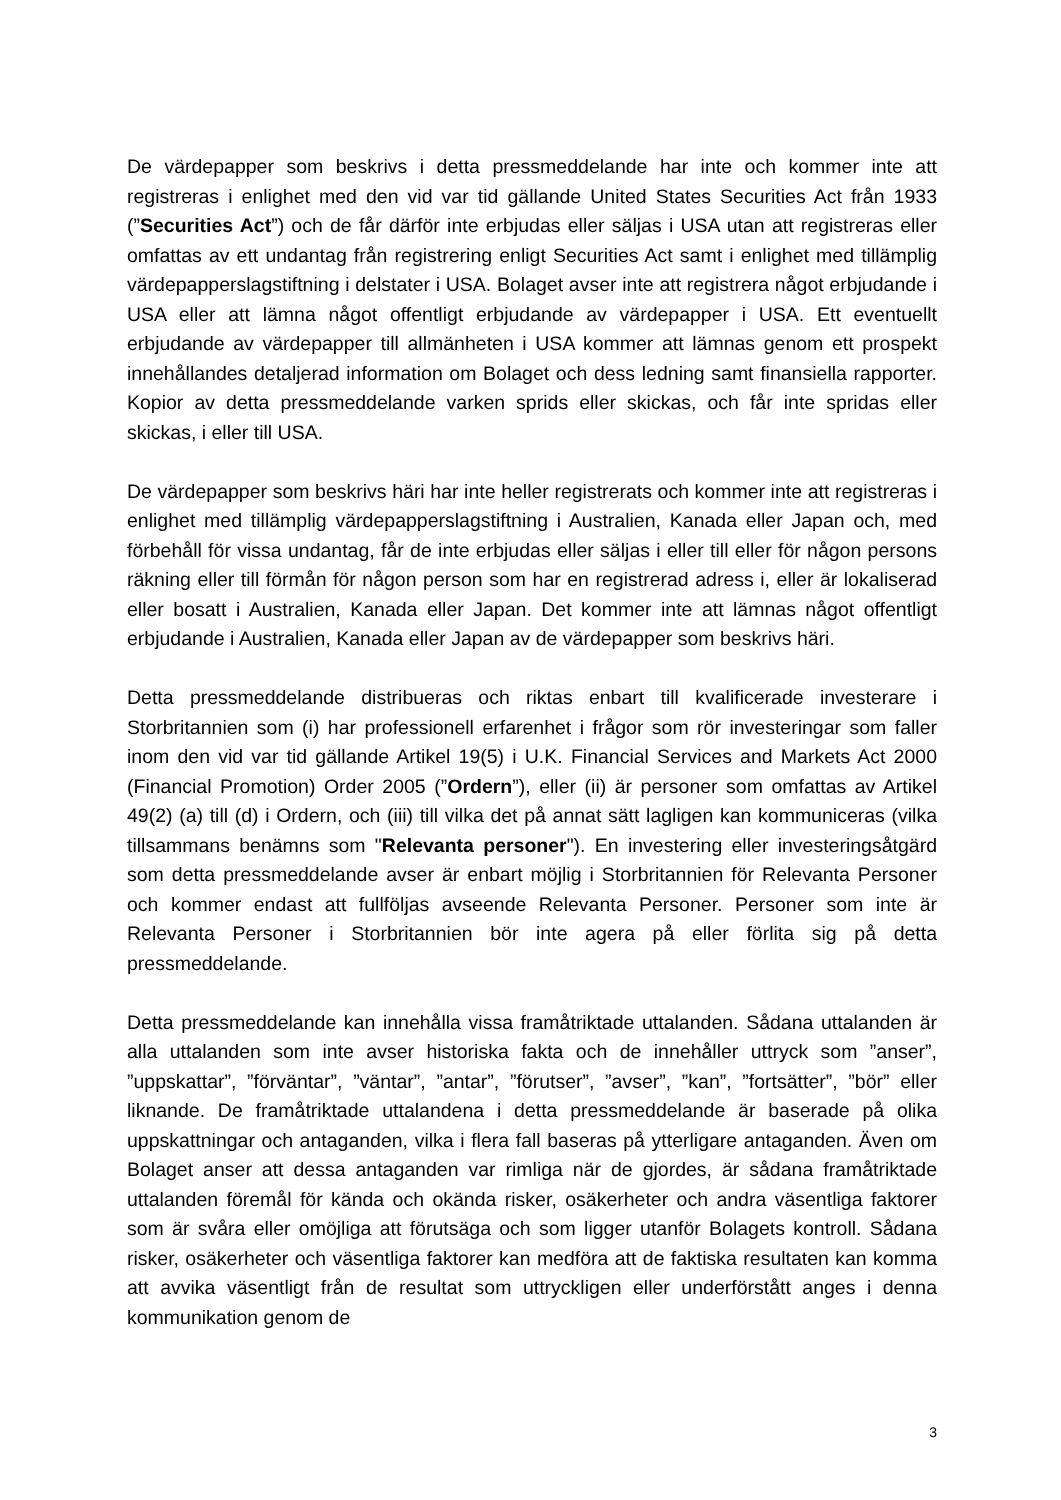De värdepapper som beskrivs i detta pressmeddelande har inte och kommer inte att registreras i enlighet med den vid var tid gällande United States Securities Act från 1933 (”Securities Act”) och de får därför inte erbjudas eller säljas i USA utan att registreras eller omfattas av ett undantag från registrering enligt Securities Act samt i enlighet med tillämplig värdepapperslagstiftning i delstater i USA. Bolaget avser inte att registrera något erbjudande i USA eller att lämna något offentligt erbjudande av värdepapper i USA. Ett eventuellt erbjudande av värdepapper till allmänheten i USA kommer att lämnas genom ett prospekt innehållandes detaljerad information om Bolaget och dess ledning samt finansiella rapporter. Kopior av detta pressmeddelande varken sprids eller skickas, och får inte spridas eller skickas, i eller till USA.
De värdepapper som beskrivs häri har inte heller registrerats och kommer inte att registreras i enlighet med tillämplig värdepapperslagstiftning i Australien, Kanada eller Japan och, med förbehåll för vissa undantag, får de inte erbjudas eller säljas i eller till eller för någon persons räkning eller till förmån för någon person som har en registrerad adress i, eller är lokaliserad eller bosatt i Australien, Kanada eller Japan. Det kommer inte att lämnas något offentligt erbjudande i Australien, Kanada eller Japan av de värdepapper som beskrivs häri.
Detta pressmeddelande distribueras och riktas enbart till kvalificerade investerare i Storbritannien som (i) har professionell erfarenhet i frågor som rör investeringar som faller inom den vid var tid gällande Artikel 19(5) i U.K. Financial Services and Markets Act 2000 (Financial Promotion) Order 2005 (”Ordern”), eller (ii) är personer som omfattas av Artikel 49(2) (a) till (d) i Ordern, och (iii) till vilka det på annat sätt lagligen kan kommuniceras (vilka tillsammans benämns som "Relevanta personer"). En investering eller investeringsåtgärd som detta pressmeddelande avser är enbart möjlig i Storbritannien för Relevanta Personer och kommer endast att fullföljas avseende Relevanta Personer. Personer som inte är Relevanta Personer i Storbritannien bör inte agera på eller förlita sig på detta pressmeddelande.
Detta pressmeddelande kan innehålla vissa framåtriktade uttalanden. Sådana uttalanden är alla uttalanden som inte avser historiska fakta och de innehåller uttryck som ”anser”, ”uppskattar”, ”förväntar”, ”väntar”, ”antar”, ”förutser”, ”avser”, ”kan”, ”fortsätter”, ”bör” eller liknande. De framåtriktade uttalandena i detta pressmeddelande är baserade på olika uppskattningar och antaganden, vilka i flera fall baseras på ytterligare antaganden. Även om Bolaget anser att dessa antaganden var rimliga när de gjordes, är sådana framåtriktade uttalanden föremål för kända och okända risker, osäkerheter och andra väsentliga faktorer som är svåra eller omöjliga att förutsäga och som ligger utanför Bolagets kontroll. Sådana risker, osäkerheter och väsentliga faktorer kan medföra att de faktiska resultaten kan komma att avvika väsentligt från de resultat som uttryckligen eller underförstått anges i denna kommunikation genom de
3